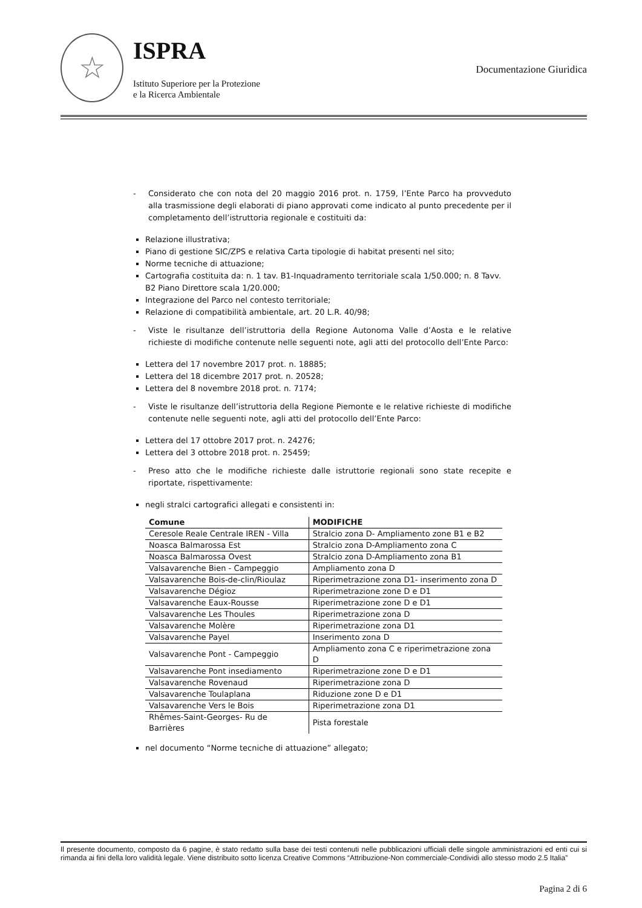☆
ISPRA
Istituto Superiore per la Protezione
e la Ricerca Ambientale
Documentazione Giuridica
- Considerato che con nota del 20 maggio 2016 prot. n. 1759, l’Ente Parco ha provveduto alla trasmissione degli elaborati di piano approvati come indicato al punto precedente per il completamento dell’istruttoria regionale e costituiti da:
Relazione illustrativa;
Piano di gestione SIC/ZPS e relativa Carta tipologie di habitat presenti nel sito;
Norme tecniche di attuazione;
Cartografia costituita da: n. 1 tav. B1-Inquadramento territoriale scala 1/50.000; n. 8 Tavv. B2 Piano Direttore scala 1/20.000;
Integrazione del Parco nel contesto territoriale;
Relazione di compatibilità ambientale, art. 20 L.R. 40/98;
- Viste le risultanze dell’istruttoria della Regione Autonoma Valle d’Aosta e le relative richieste di modifiche contenute nelle seguenti note, agli atti del protocollo dell’Ente Parco:
Lettera del 17 novembre 2017 prot. n. 18885;
Lettera del 18 dicembre 2017 prot. n. 20528;
Lettera del 8 novembre 2018 prot. n. 7174;
- Viste le risultanze dell’istruttoria della Regione Piemonte e le relative richieste di modifiche contenute nelle seguenti note, agli atti del protocollo dell’Ente Parco:
Lettera del 17 ottobre 2017 prot. n. 24276;
Lettera del 3 ottobre 2018 prot. n. 25459;
- Preso atto che le modifiche richieste dalle istruttorie regionali sono state recepite e riportate, rispettivamente:
negli stralci cartografici allegati e consistenti in:
| Comune | MODIFICHE |
| --- | --- |
| Ceresole Reale Centrale IREN - Villa | Stralcio zona D- Ampliamento zone B1 e B2 |
| Noasca Balmarossa Est | Stralcio zona D-Ampliamento zona C |
| Noasca Balmarossa Ovest | Stralcio zona D-Ampliamento zona B1 |
| Valsavarenche Bien - Campeggio | Ampliamento zona D |
| Valsavarenche Bois-de-clin/Rioulaz | Riperimetrazione zona D1- inserimento zona D |
| Valsavarenche Dégioz | Riperimetrazione zone D e D1 |
| Valsavarenche Eaux-Rousse | Riperimetrazione zone D e D1 |
| Valsavarenche Les Thoules | Riperimetrazione zona D |
| Valsavarenche Molère | Riperimetrazione zona D1 |
| Valsavarenche Payel | Inserimento zona D |
| Valsavarenche Pont - Campeggio | Ampliamento zona C e riperimetrazione zona D |
| Valsavarenche Pont insediamento | Riperimetrazione zone D e D1 |
| Valsavarenche Rovenaud | Riperimetrazione zona D |
| Valsavarenche Toulaplana | Riduzione zone D e D1 |
| Valsavarenche Vers le Bois | Riperimetrazione zona D1 |
| Rhêmes-Saint-Georges- Ru de Barrières | Pista forestale |
nel documento “Norme tecniche di attuazione” allegato;
Il presente documento, composto da 6 pagine, è stato redatto sulla base dei testi contenuti nelle pubblicazioni ufficiali delle singole amministrazioni ed enti cui si rimanda ai fini della loro validità legale. Viene distribuito sotto licenza Creative Commons “Attribuzione-Non commerciale-Condividi allo stesso modo 2.5 Italia”
Pagina 2 di 6